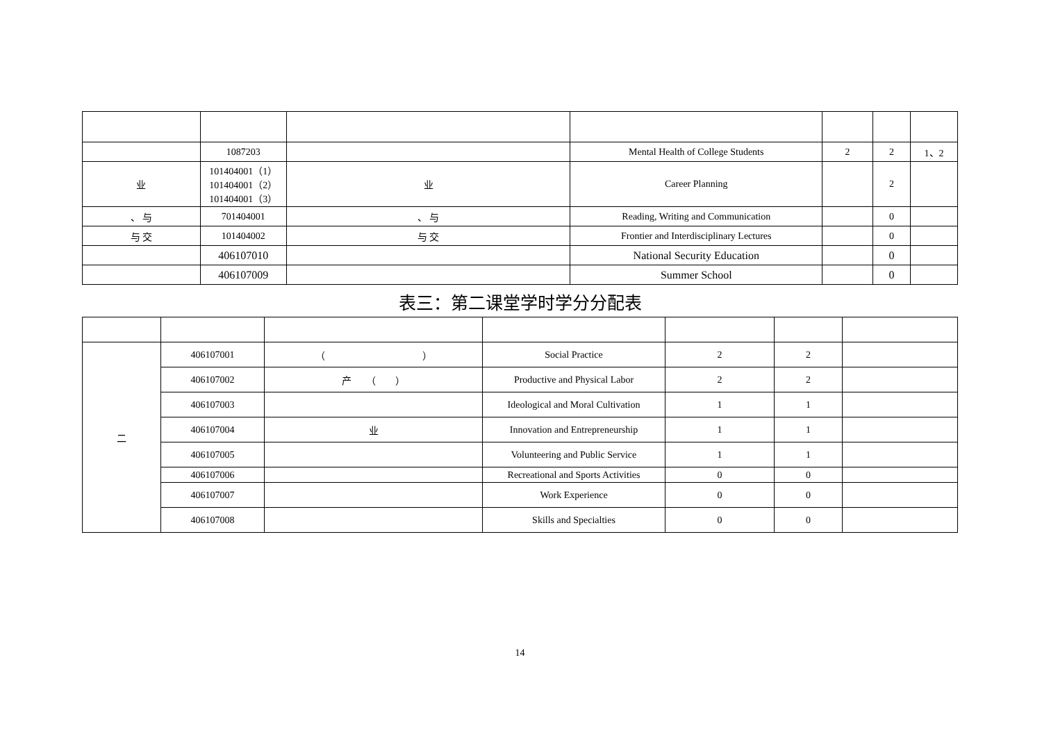| | 1087203 | | Mental Health of College Students | 2 | 2 | 1、2 |
| 业 | 101404001（1） 101404001（2） 101404001（3） | 业 | Career Planning | | 2 | |
| 、 与 | 701404001 | 、 与 | Reading, Writing and Communication | | 0 | |
| 与 交 | 101404002 | 与 交 | Frontier and Interdisciplinary Lectures | | 0 | |
| | 406107010 | | National Security Education | | 0 | |
| | 406107009 | | Summer School | | 0 | |
表三：第二课堂学时学分分配表
| 二 | 406107001 | （ ） | Social Practice | 2 | 2 | |
| | 406107002 | 产 （ ） | Productive and Physical Labor | 2 | 2 | |
| | 406107003 | | Ideological and Moral Cultivation | 1 | 1 | |
| | 406107004 | 业 | Innovation and Entrepreneurship | 1 | 1 | |
| | 406107005 | | Volunteering and Public Service | 1 | 1 | |
| | 406107006 | | Recreational and Sports Activities | 0 | 0 | |
| | 406107007 | | Work Experience | 0 | 0 | |
| | 406107008 | | Skills and Specialties | 0 | 0 | |
14